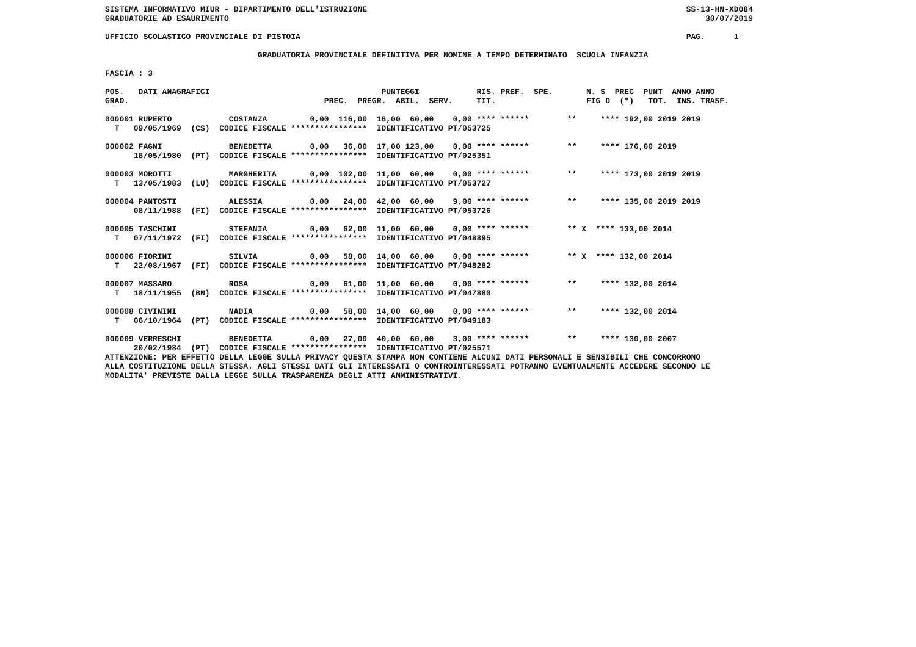SISTEMA INFORMATIVO MIUR - DIPARTIMENTO DELL'ISTRUZIONE                                                                   SS-13-HN-XDO84
GRADUATORIE AD ESAURIMENTO                                                                                                    30/07/2019

UFFICIO SCOLASTICO PROVINCIALE DI PISTOIA                                                                                 PAG.      1

                                GRADUATORIA PROVINCIALE DEFINITIVA PER NOMINE A TEMPO DETERMINATO  SCUOLA INFANZIA

FASCIA : 3

POS.   DATI ANAGRAFICI                                    PUNTEGGI            RIS. PREF.  SPE.       N. S  PREC  PUNT  ANNO ANNO
GRAD.                                         PREC.  PREGR.  ABIL.  SERV.     TIT.                   FIG D  (*)   TOT.  INS. TRASF.

000001 RUPERTO            COSTANZA         0,00  116,00  16,00  60,00    0,00 **** ******        **     **** 192,00 2019 2019
  T   09/05/1969  (CS)  CODICE FISCALE ****************  IDENTIFICATIVO PT/053725

000002 FAGNI              BENEDETTA        0,00   36,00  17,00 123,00    0,00 **** ******        **     **** 176,00 2019
      18/05/1980  (PT)  CODICE FISCALE ****************  IDENTIFICATIVO PT/025351

000003 MOROTTI            MARGHERITA       0,00  102,00  11,00  60,00    0,00 **** ******        **     **** 173,00 2019 2019
  T   13/05/1983  (LU)  CODICE FISCALE ****************  IDENTIFICATIVO PT/053727

000004 PANTOSTI           ALESSIA          0,00   24,00  42,00  60,00    9,00 **** ******        **     **** 135,00 2019 2019
      08/11/1988  (FI)  CODICE FISCALE ****************  IDENTIFICATIVO PT/053726

000005 TASCHINI           STEFANIA         0,00   62,00  11,00  60,00    0,00 **** ******        ** X  **** 133,00 2014
  T   07/11/1972  (FI)  CODICE FISCALE ****************  IDENTIFICATIVO PT/048895

000006 FIORINI            SILVIA           0,00   58,00  14,00  60,00    0,00 **** ******        ** X  **** 132,00 2014
  T   22/08/1967  (FI)  CODICE FISCALE ****************  IDENTIFICATIVO PT/048282

000007 MASSARO            ROSA             0,00   61,00  11,00  60,00    0,00 **** ******        **     **** 132,00 2014
  T   18/11/1955  (BN)  CODICE FISCALE ****************  IDENTIFICATIVO PT/047880

000008 CIVININI           NADIA            0,00   58,00  14,00  60,00    0,00 **** ******        **     **** 132,00 2014
  T   06/10/1964  (PT)  CODICE FISCALE ****************  IDENTIFICATIVO PT/049183

000009 VERRESCHI          BENEDETTA        0,00   27,00  40,00  60,00    3,00 **** ******        **     **** 130,00 2007
      20/02/1984  (PT)  CODICE FISCALE ****************  IDENTIFICATIVO PT/025571
ATTENZIONE: PER EFFETTO DELLA LEGGE SULLA PRIVACY QUESTA STAMPA NON CONTIENE ALCUNI DATI PERSONALI E SENSIBILI CHE CONCORRONO
ALLA COSTITUZIONE DELLA STESSA. AGLI STESSI DATI GLI INTERESSATI O CONTROINTERESSATI POTRANNO EVENTUALMENTE ACCEDERE SECONDO LE
MODALITA' PREVISTE DALLA LEGGE SULLA TRASPARENZA DEGLI ATTI AMMINISTRATIVI.